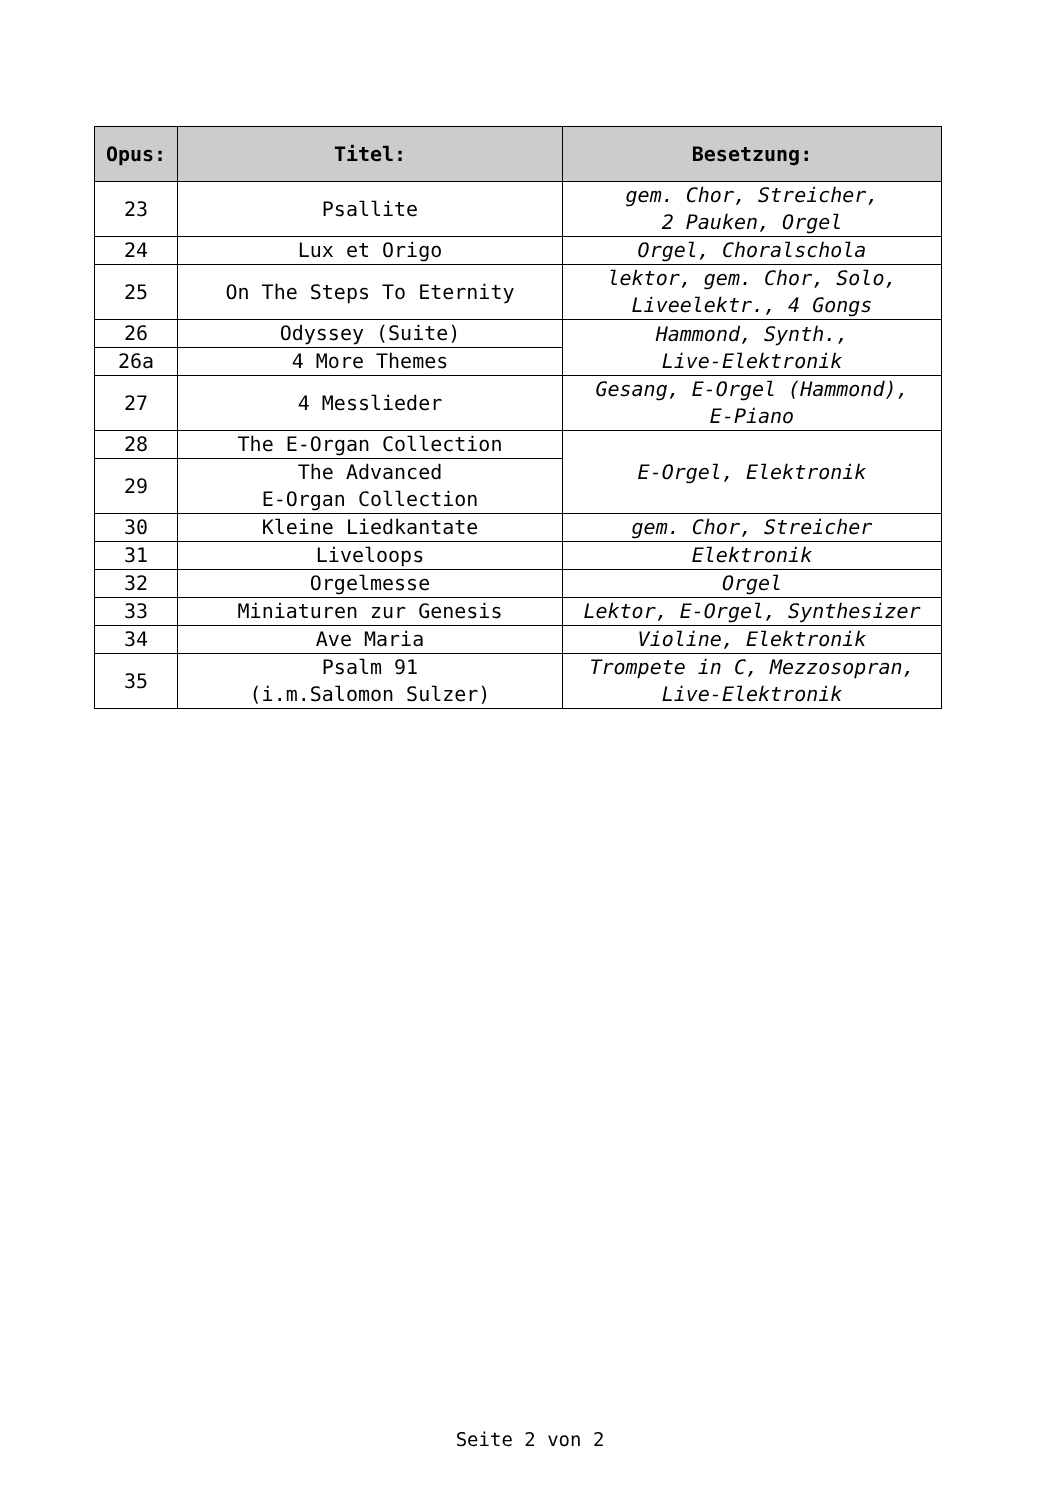| Opus: | Titel: | Besetzung: |
| --- | --- | --- |
| 23 | Psallite | gem. Chor, Streicher, 2 Pauken, Orgel |
| 24 | Lux et Origo | Orgel, Choralschola |
| 25 | On The Steps To Eternity | lektor, gem. Chor, Solo, Liveelektr., 4 Gongs |
| 26 | Odyssey (Suite) | Hammond, Synth., Live-Elektronik |
| 26a | 4 More Themes | |
| 27 | 4 Messlieder | Gesang, E-Orgel (Hammond), E-Piano |
| 28 | The E-Organ Collection | E-Orgel, Elektronik |
| 29 | The Advanced E-Organ Collection | |
| 30 | Kleine Liedkantate | gem. Chor, Streicher |
| 31 | Liveloops | Elektronik |
| 32 | Orgelmesse | Orgel |
| 33 | Miniaturen zur Genesis | Lektor, E-Orgel, Synthesizer |
| 34 | Ave Maria | Violine, Elektronik |
| 35 | Psalm 91 (i.m.Salomon Sulzer) | Trompete in C, Mezzosopran, Live-Elektronik |
Seite 2 von 2